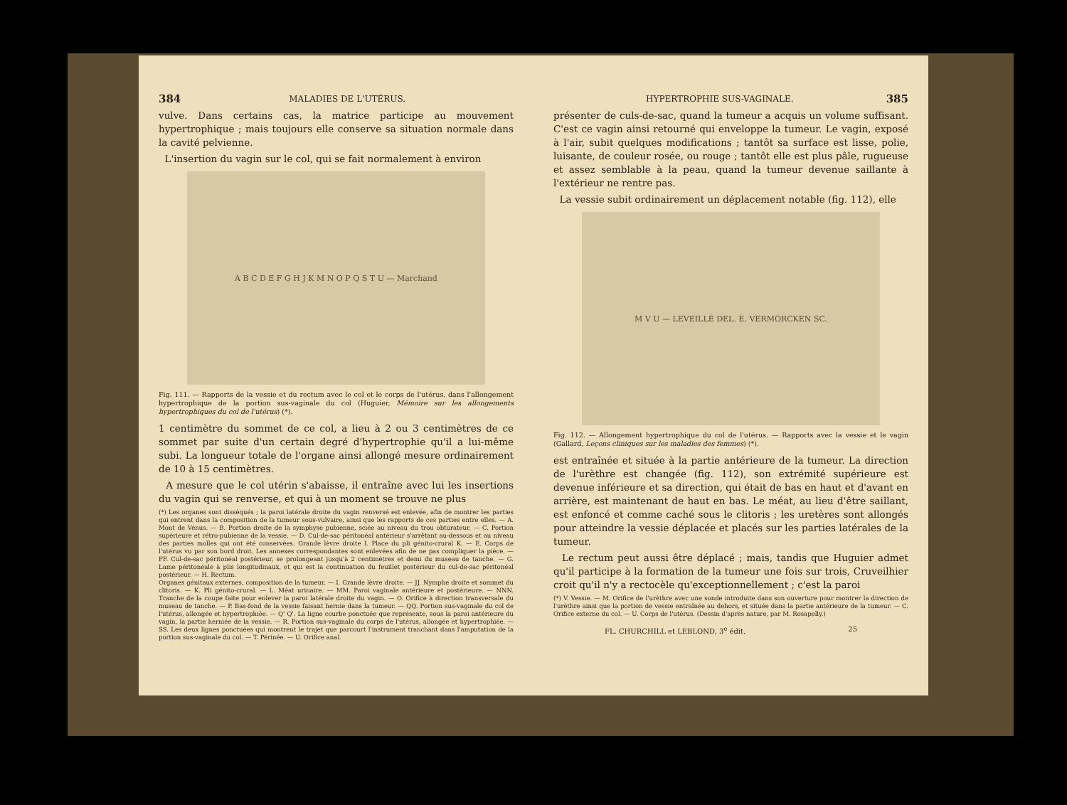384 MALADIES DE L'UTÉRUS.
vulve. Dans certains cas, la matrice participe au mouvement hypertrophique ; mais toujours elle conserve sa situation normale dans la cavité pelvienne.
L'insertion du vagin sur le col, qui se fait normalement à environ
A B C D E F G H J K M N O P Q S T U — Marchand
Fig. 111. — Rapports de la vessie et du rectum avec le col et le corps de l'utérus, dans l'allongement hypertrophique de la portion sus-vaginale du col (Huguier, Mémoire sur les allongements hypertrophiques du col de l'utérus) (*).
1 centimètre du sommet de ce col, a lieu à 2 ou 3 centimètres de ce sommet par suite d'un certain degré d'hypertrophie qu'il a lui-même subi. La longueur totale de l'organe ainsi allongé mesure ordinairement de 10 à 15 centimètres.
A mesure que le col utérin s'abaisse, il entraîne avec lui les insertions du vagin qui se renverse, et qui à un moment se trouve ne plus
(*) Les organes sont disséqués ; la paroi latérale droite du vagin renversé est enlevée, afin de montrer les parties qui entrent dans la composition de la tumeur sous-vulvaire, ainsi que les rapports de ces parties entre elles. — A. Mont de Vénus. — B. Portion droite de la symphyse pubienne, sciée au niveau du trou obturateur. — C. Portion supérieure et rétro-pubienne de la vessie. — D. Cul-de-sac péritonéal antérieur s'arrêtant au-dessous et au niveau des parties molles qui ont été conservées. Grande lèvre droite I. Place du pli génito-crural K. — E. Corps de l'utérus vu par son bord droit. Les annexes correspondantes sont enlevées afin de ne pas compliquer la pièce. — FF. Cul-de-sac péritonéal postérieur, se prolongeant jusqu'à 2 centimètres et demi du museau de tanche. — G. Lame péritonéale à plis longitudinaux, et qui est la continuation du feuillet postérieur du cul-de-sac péritonéal postérieur. — H. Rectum.
Organes génitaux externes, composition de la tumeur. — I. Grande lèvre droite. — JJ. Nymphe droite et sommet du clitoris. — K. Pli génito-crural. — L. Méat urinaire. — MM. Paroi vaginale antérieure et postérieure. — NNN. Tranche de la coupe faite pour enlever la paroi latérale droite du vagin. — O. Orifice à direction transversale du museau de tanche. — P. Bas-fond de la vessie faisant hernie dans la tumeur. — QQ. Portion sus-vaginale du col de l'utérus, allongée et hypertrophiée. — Q' Q'. La ligne courbe ponctuée que représente, sous la paroi antérieure du vagin, la partie herniée de la vessie. — R. Portion sus-vaginale du corps de l'utérus, allongée et hypertrophiée. — SS. Les deux lignes ponctuées qui montrent le trajet que parcourt l'instrument tranchant dans l'amputation de la portion sus-vaginale du col. — T. Périnée. — U. Orifice anal.
HYPERTROPHIE SUS-VAGINALE. 385
présenter de culs-de-sac, quand la tumeur a acquis un volume suffisant. C'est ce vagin ainsi retourné qui enveloppe la tumeur. Le vagin, exposé à l'air, subit quelques modifications ; tantôt sa surface est lisse, polie, luisante, de couleur rosée, ou rouge ; tantôt elle est plus pâle, rugueuse et assez semblable à la peau, quand la tumeur devenue saillante à l'extérieur ne rentre pas.
La vessie subit ordinairement un déplacement notable (fig. 112), elle
M V U — LEVEILLÉ DEL. E. VERMORCKEN SC.
Fig. 112. — Allongement hypertrophique du col de l'utérus. — Rapports avec la vessie et le vagin (Gallard, Leçons cliniques sur les maladies des femmes) (*).
est entraînée et située à la partie antérieure de la tumeur. La direction de l'urèthre est changée (fig. 112), son extrémité supérieure est devenue inférieure et sa direction, qui était de bas en haut et d'avant en arrière, est maintenant de haut en bas. Le méat, au lieu d'être saillant, est enfoncé et comme caché sous le clitoris ; les uretères sont allongés pour atteindre la vessie déplacée et placés sur les parties latérales de la tumeur.
Le rectum peut aussi être déplacé ; mais, tandis que Huguier admet qu'il participe à la formation de la tumeur une fois sur trois, Cruveilhier croit qu'il n'y a rectocèle qu'exceptionnellement ; c'est la paroi
(*) V. Vessie. — M. Orifice de l'urèthre avec une sonde introduite dans son ouverture pour montrer la direction de l'urèthre ainsi que la portion de vessie entraînée au dehors, et située dans la partie antérieure de la tumeur. — C. Orifice externe du col. — U. Corps de l'utérus. (Dessin d'après nature, par M. Rosapelly.)
FL. CHURCHILL et LEBLOND, 3<sup>e</sup> édit. 25